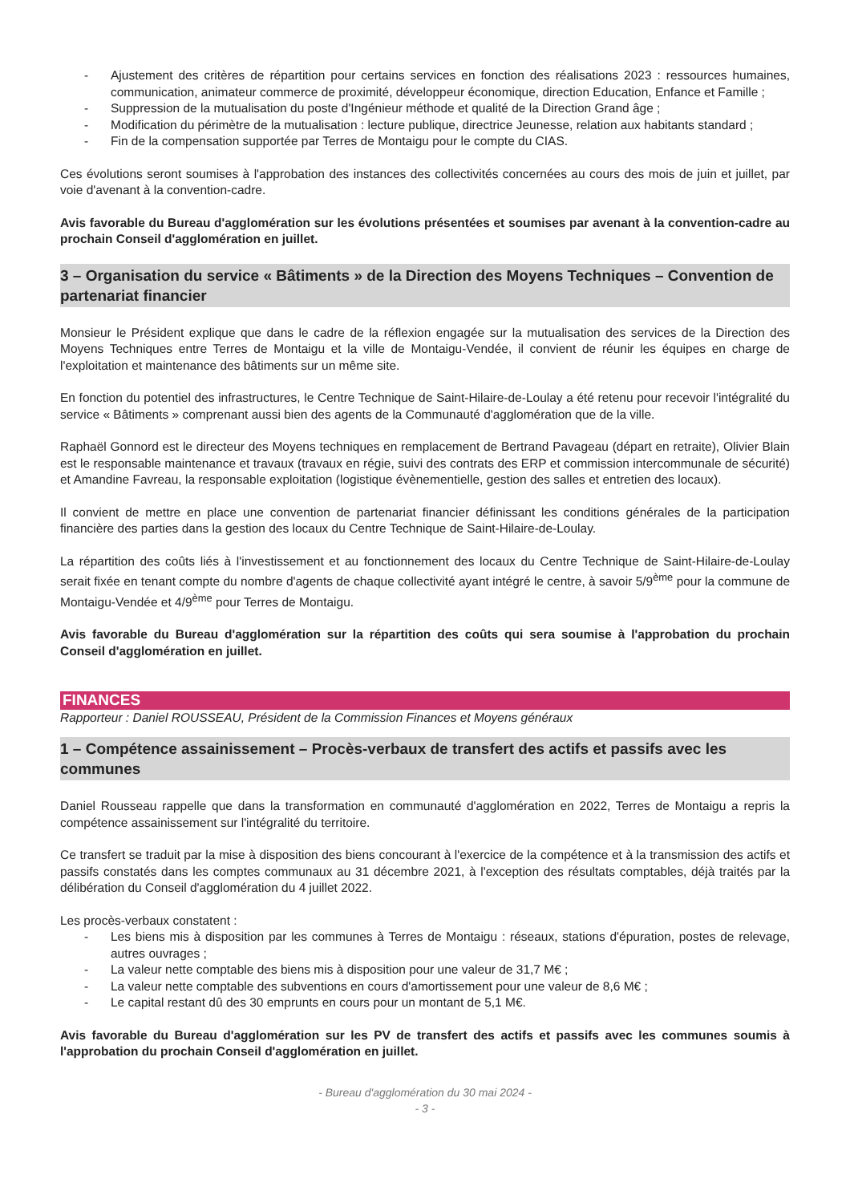- Ajustement des critères de répartition pour certains services en fonction des réalisations 2023 : ressources humaines, communication, animateur commerce de proximité, développeur économique, direction Education, Enfance et Famille ;
- Suppression de la mutualisation du poste d'Ingénieur méthode et qualité de la Direction Grand âge ;
- Modification du périmètre de la mutualisation : lecture publique, directrice Jeunesse, relation aux habitants standard ;
- Fin de la compensation supportée par Terres de Montaigu pour le compte du CIAS.
Ces évolutions seront soumises à l'approbation des instances des collectivités concernées au cours des mois de juin et juillet, par voie d'avenant à la convention-cadre.
Avis favorable du Bureau d'agglomération sur les évolutions présentées et soumises par avenant à la convention-cadre au prochain Conseil d'agglomération en juillet.
3 – Organisation du service « Bâtiments » de la Direction des Moyens Techniques – Convention de partenariat financier
Monsieur le Président explique que dans le cadre de la réflexion engagée sur la mutualisation des services de la Direction des Moyens Techniques entre Terres de Montaigu et la ville de Montaigu-Vendée, il convient de réunir les équipes en charge de l'exploitation et maintenance des bâtiments sur un même site.
En fonction du potentiel des infrastructures, le Centre Technique de Saint-Hilaire-de-Loulay a été retenu pour recevoir l'intégralité du service « Bâtiments » comprenant aussi bien des agents de la Communauté d'agglomération que de la ville.
Raphaël Gonnord est le directeur des Moyens techniques en remplacement de Bertrand Pavageau (départ en retraite), Olivier Blain est le responsable maintenance et travaux (travaux en régie, suivi des contrats des ERP et commission intercommunale de sécurité) et Amandine Favreau, la responsable exploitation (logistique évènementielle, gestion des salles et entretien des locaux).
Il convient de mettre en place une convention de partenariat financier définissant les conditions générales de la participation financière des parties dans la gestion des locaux du Centre Technique de Saint-Hilaire-de-Loulay.
La répartition des coûts liés à l'investissement et au fonctionnement des locaux du Centre Technique de Saint-Hilaire-de-Loulay serait fixée en tenant compte du nombre d'agents de chaque collectivité ayant intégré le centre, à savoir 5/9<sup>ème</sup> pour la commune de Montaigu-Vendée et 4/9<sup>ème</sup> pour Terres de Montaigu.
Avis favorable du Bureau d'agglomération sur la répartition des coûts qui sera soumise à l'approbation du prochain Conseil d'agglomération en juillet.
FINANCES
Rapporteur : Daniel ROUSSEAU, Président de la Commission Finances et Moyens généraux
1 – Compétence assainissement – Procès-verbaux de transfert des actifs et passifs avec les communes
Daniel Rousseau rappelle que dans la transformation en communauté d'agglomération en 2022, Terres de Montaigu a repris la compétence assainissement sur l'intégralité du territoire.
Ce transfert se traduit par la mise à disposition des biens concourant à l'exercice de la compétence et à la transmission des actifs et passifs constatés dans les comptes communaux au 31 décembre 2021, à l'exception des résultats comptables, déjà traités par la délibération du Conseil d'agglomération du 4 juillet 2022.
Les procès-verbaux constatent :
- Les biens mis à disposition par les communes à Terres de Montaigu : réseaux, stations d'épuration, postes de relevage, autres ouvrages ;
- La valeur nette comptable des biens mis à disposition pour une valeur de 31,7 M€ ;
- La valeur nette comptable des subventions en cours d'amortissement pour une valeur de 8,6 M€ ;
- Le capital restant dû des 30 emprunts en cours pour un montant de 5,1 M€.
Avis favorable du Bureau d'agglomération sur les PV de transfert des actifs et passifs avec les communes soumis à l'approbation du prochain Conseil d'agglomération en juillet.
- Bureau d'agglomération du 30 mai 2024 -
- 3 -